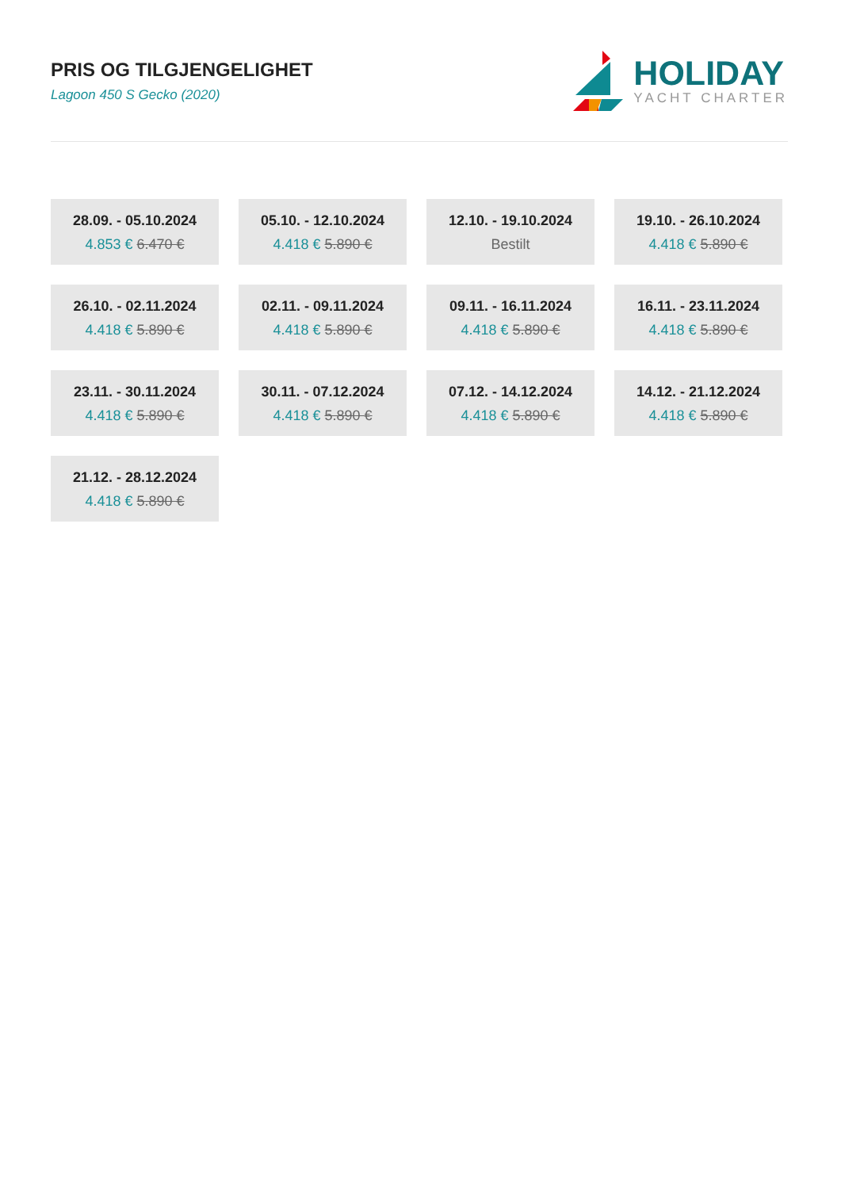PRIS OG TILGJENGELIGHET
Lagoon 450 S Gecko (2020)
HOLIDAY
YACHT CHARTER
28.09. - 05.10.2024
4.853 € 6.470 €
05.10. - 12.10.2024
4.418 € 5.890 €
12.10. - 19.10.2024
Bestilt
19.10. - 26.10.2024
4.418 € 5.890 €
26.10. - 02.11.2024
4.418 € 5.890 €
02.11. - 09.11.2024
4.418 € 5.890 €
09.11. - 16.11.2024
4.418 € 5.890 €
16.11. - 23.11.2024
4.418 € 5.890 €
23.11. - 30.11.2024
4.418 € 5.890 €
30.11. - 07.12.2024
4.418 € 5.890 €
07.12. - 14.12.2024
4.418 € 5.890 €
14.12. - 21.12.2024
4.418 € 5.890 €
21.12. - 28.12.2024
4.418 € 5.890 €